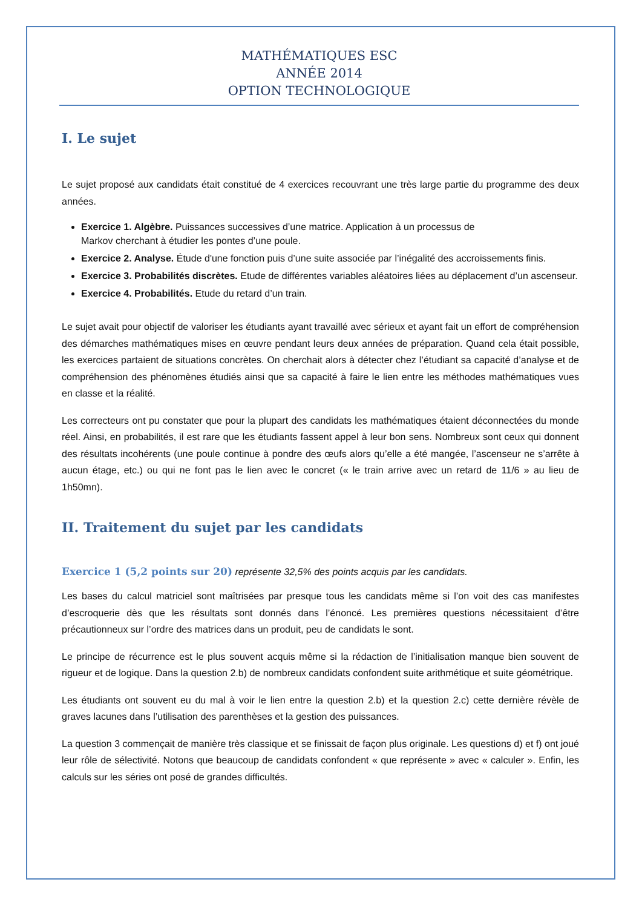MATHÉMATIQUES ESC
ANNÉE 2014
OPTION TECHNOLOGIQUE
I. Le sujet
Le sujet proposé aux candidats était constitué de 4 exercices recouvrant une très large partie du programme des deux années.
Exercice 1. Algèbre. Puissances successives d’une matrice. Application à un processus de
Markov cherchant à étudier les pontes d’une poule.
Exercice 2. Analyse. Étude d'une fonction puis d’une suite associée par l’inégalité des accroissements finis.
Exercice 3. Probabilités discrètes. Etude de différentes variables aléatoires liées au déplacement d’un ascenseur.
Exercice 4. Probabilités. Etude du retard d’un train.
Le sujet avait pour objectif de valoriser les étudiants ayant travaillé avec sérieux et ayant fait un effort de compréhension des démarches mathématiques mises en œuvre pendant leurs deux années de préparation. Quand cela était possible, les exercices partaient de situations concrètes. On cherchait alors à détecter chez l’étudiant sa capacité d’analyse et de compréhension des phénomènes étudiés ainsi que sa capacité à faire le lien entre les méthodes mathématiques vues en classe et la réalité.
Les correcteurs ont pu constater que pour la plupart des candidats les mathématiques étaient déconnectées du monde réel. Ainsi, en probabilités, il est rare que les étudiants fassent appel à leur bon sens. Nombreux sont ceux qui donnent des résultats incohérents (une poule continue à pondre des œufs alors qu’elle a été mangée, l’ascenseur ne s’arrête à aucun étage, etc.) ou qui ne font pas le lien avec le concret (« le train arrive avec un retard de 11/6 » au lieu de 1h50mn).
II. Traitement du sujet par les candidats
Exercice 1 (5,2 points sur 20)
représente 32,5% des points acquis par les candidats.
Les bases du calcul matriciel sont maîtrisées par presque tous les candidats même si l’on voit des cas manifestes d’escroquerie dès que les résultats sont donnés dans l’énoncé. Les premières questions nécessitaient d’être précautionneux sur l’ordre des matrices dans un produit, peu de candidats le sont.
Le principe de récurrence est le plus souvent acquis même si la rédaction de l’initialisation manque bien souvent de rigueur et de logique. Dans la question 2.b) de nombreux candidats confondent suite arithmétique et suite géométrique.
Les étudiants ont souvent eu du mal à voir le lien entre la question 2.b) et la question 2.c) cette dernière révèle de graves lacunes dans l’utilisation des parenthèses et la gestion des puissances.
La question 3 commençait de manière très classique et se finissait de façon plus originale. Les questions d) et f) ont joué leur rôle de sélectivité. Notons que beaucoup de candidats confondent « que représente » avec « calculer ». Enfin, les calculs sur les séries ont posé de grandes difficultés.